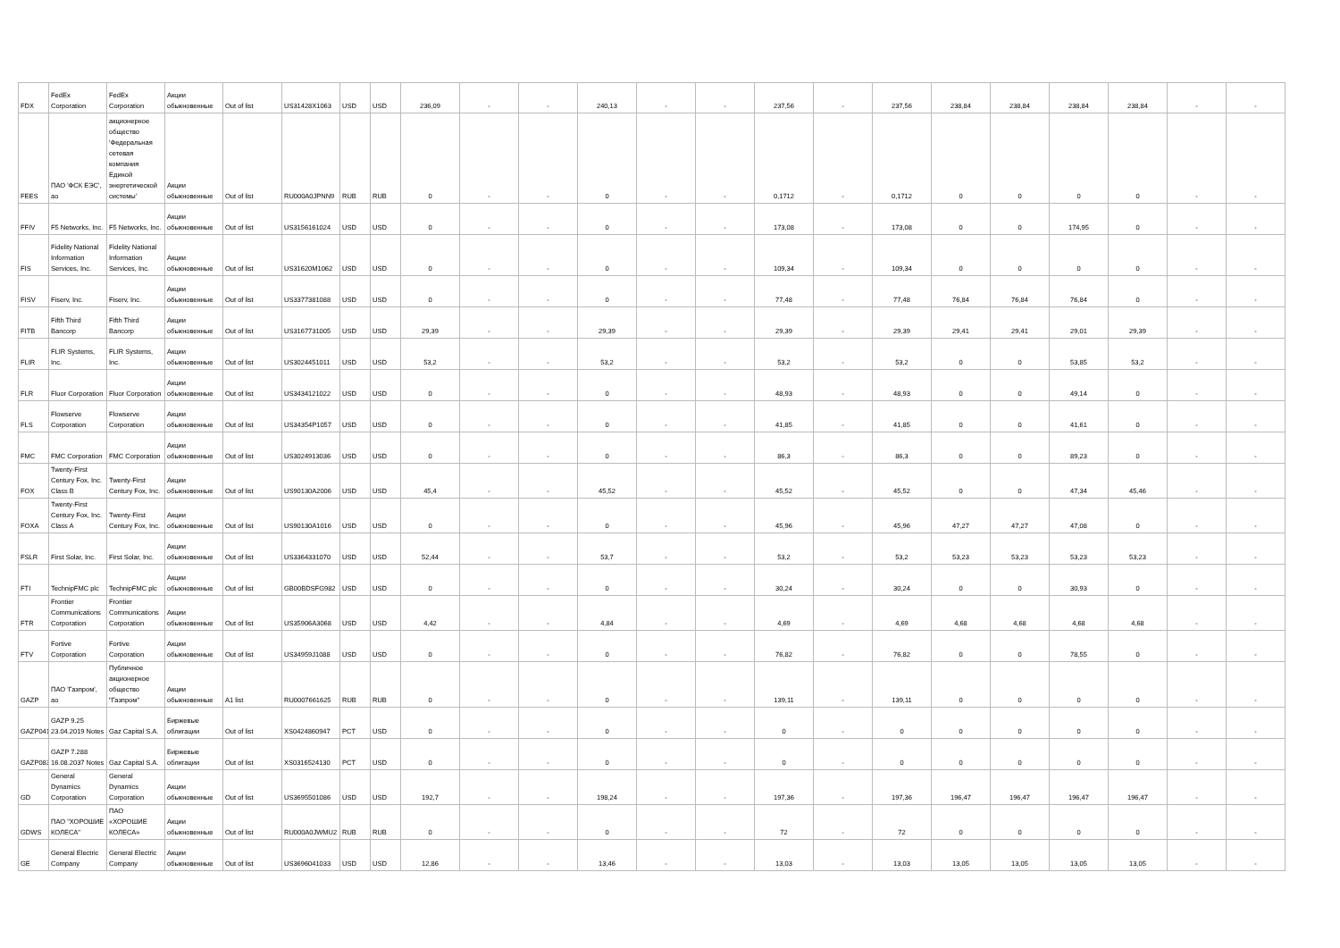| FDX | FedEx Corporation | FedEx Corporation | Акции обыкновенные | Out of list | US31428X1063 | USD | USD | 236,09 | - | - | 240,13 | - | - | 237,56 | - | 237,56 | 238,84 | 238,84 | 238,84 | 238,84 | - | - |
| FEES | ПАО 'ФСК ЕЭС', ао | акционерное общество 'Федеральная сетевая компания Единой энергетической системы' | Акции обыкновенные | Out of list | RU000A0JPNN9 | RUB | RUB | 0 | - | - | 0 | - | - | 0,1712 | - | 0,1712 | 0 | 0 | 0 | 0 | - | - |
| FFIV | F5 Networks, Inc. | F5 Networks, Inc. | Акции обыкновенные | Out of list | US3156161024 | USD | USD | 0 | - | - | 0 | - | - | 173,08 | - | 173,08 | 0 | 0 | 174,95 | 0 | - | - |
| FIS | Fidelity National Information Services, Inc. | Fidelity National Information Services, Inc. | Акции обыкновенные | Out of list | US31620M1062 | USD | USD | 0 | - | - | 0 | - | - | 109,34 | - | 109,34 | 0 | 0 | 0 | 0 | - | - |
| FISV | Fiserv, Inc. | Fiserv, Inc. | Акции обыкновенные | Out of list | US3377381088 | USD | USD | 0 | - | - | 0 | - | - | 77,48 | - | 77,48 | 76,84 | 76,84 | 76,84 | 0 | - | - |
| FITB | Fifth Third Bancorp | Fifth Third Bancorp | Акции обыкновенные | Out of list | US3167731005 | USD | USD | 29,39 | - | - | 29,39 | - | - | 29,39 | - | 29,39 | 29,41 | 29,41 | 29,01 | 29,39 | - | - |
| FLIR | FLIR Systems, Inc. | FLIR Systems, Inc. | Акции обыкновенные | Out of list | US3024451011 | USD | USD | 53,2 | - | - | 53,2 | - | - | 53,2 | - | 53,2 | 0 | 0 | 53,85 | 53,2 | - | - |
| FLR | Fluor Corporation | Fluor Corporation | Акции обыкновенные | Out of list | US3434121022 | USD | USD | 0 | - | - | 0 | - | - | 48,93 | - | 48,93 | 0 | 0 | 49,14 | 0 | - | - |
| FLS | Flowserve Corporation | Flowserve Corporation | Акции обыкновенные | Out of list | US34354P1057 | USD | USD | 0 | - | - | 0 | - | - | 41,85 | - | 41,85 | 0 | 0 | 41,61 | 0 | - | - |
| FMC | FMC Corporation | FMC Corporation | Акции обыкновенные | Out of list | US3024913036 | USD | USD | 0 | - | - | 0 | - | - | 86,3 | - | 86,3 | 0 | 0 | 89,23 | 0 | - | - |
| FOX | Twenty-First Century Fox, Inc. Class B | Twenty-First Century Fox, Inc. | Акции обыкновенные | Out of list | US90130A2006 | USD | USD | 45,4 | - | - | 45,52 | - | - | 45,52 | - | 45,52 | 0 | 0 | 47,34 | 45,46 | - | - |
| FOXA | Twenty-First Century Fox, Inc. Class A | Twenty-First Century Fox, Inc. | Акции обыкновенные | Out of list | US90130A1016 | USD | USD | 0 | - | - | 0 | - | - | 45,96 | - | 45,96 | 47,27 | 47,27 | 47,08 | 0 | - | - |
| FSLR | First Solar, Inc. | First Solar, Inc. | Акции обыкновенные | Out of list | US3364331070 | USD | USD | 52,44 | - | - | 53,7 | - | - | 53,2 | - | 53,2 | 53,23 | 53,23 | 53,23 | 53,23 | - | - |
| FTI | TechnipFMC plc | TechnipFMC plc | Акции обыкновенные | Out of list | GB00BDSFG982 | USD | USD | 0 | - | - | 0 | - | - | 30,24 | - | 30,24 | 0 | 0 | 30,93 | 0 | - | - |
| FTR | Frontier Communications Corporation | Frontier Communications Corporation | Акции обыкновенные | Out of list | US35906A3068 | USD | USD | 4,42 | - | - | 4,84 | - | - | 4,69 | - | 4,69 | 4,68 | 4,68 | 4,68 | 4,68 | - | - |
| FTV | Fortive Corporation | Fortive Corporation | Акции обыкновенные | Out of list | US34959J1088 | USD | USD | 0 | - | - | 0 | - | - | 76,82 | - | 76,82 | 0 | 0 | 78,55 | 0 | - | - |
| GAZP | ПАО 'Газпром', ао | Публичное акционерное общество "Газпром" | Акции обыкновенные | A1 list | RU0007661625 | RUB | RUB | 0 | - | - | 0 | - | - | 139,11 | - | 139,11 | 0 | 0 | 0 | 0 | - | - |
| GAZP041 | GAZP 9.25 23.04.2019 Notes | Gaz Capital S.A. | Биржевые облигации | Out of list | XS0424860947 | PCT | USD | 0 | - | - | 0 | - | - | 0 | - | 0 | 0 | 0 | 0 | 0 | - | - |
| GAZP083 | GAZP 7.288 16.08.2037 Notes | Gaz Capital S.A. | Биржевые облигации | Out of list | XS0316524130 | PCT | USD | 0 | - | - | 0 | - | - | 0 | - | 0 | 0 | 0 | 0 | 0 | - | - |
| GD | General Dynamics Corporation | General Dynamics Corporation | Акции обыкновенные | Out of list | US3695501086 | USD | USD | 192,7 | - | - | 198,24 | - | - | 197,36 | - | 197,36 | 196,47 | 196,47 | 196,47 | 196,47 | - | - |
| GDWS | ПАО "ХОРОШИЕ КОЛЕСА" | ПАО «ХОРОШИЕ КОЛЕСА» | Акции обыкновенные | Out of list | RU000A0JWMU2 | RUB | RUB | 0 | - | - | 0 | - | - | 72 | - | 72 | 0 | 0 | 0 | 0 | - | - |
| GE | General Electric Company | General Electric Company | Акции обыкновенные | Out of list | US3696041033 | USD | USD | 12,86 | - | - | 13,46 | - | - | 13,03 | - | 13,03 | 13,05 | 13,05 | 13,05 | 13,05 | - | - |